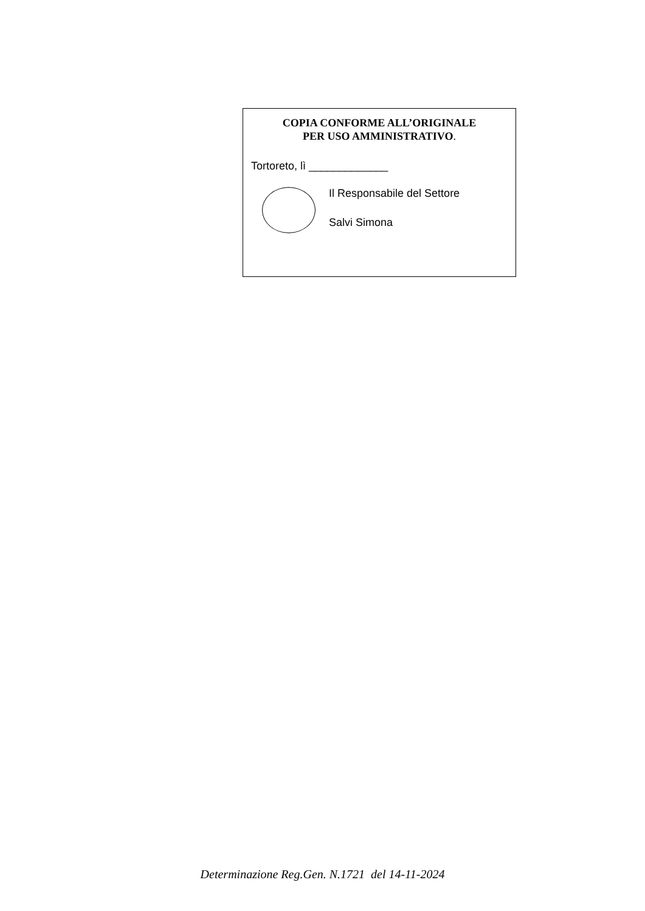COPIA CONFORME ALL’ORIGINALE
PER USO AMMINISTRATIVO.
Tortoreto, lì _____________
Il Responsabile del Settore
Salvi Simona
Determinazione Reg.Gen. N.1721 del 14-11-2024